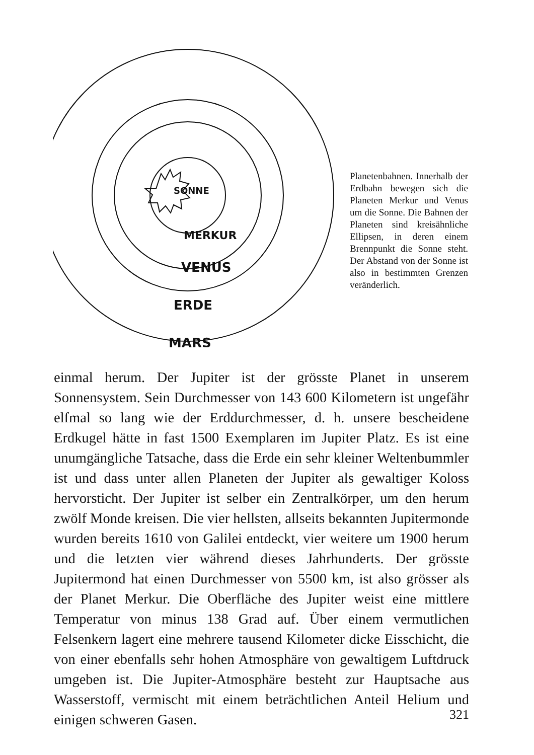SONNE
MERKUR
VENUS
ERDE
MARS
Planetenbahnen. Innerhalb der Erdbahn bewegen sich die Planeten Merkur und Venus um die Sonne. Die Bahnen der Planeten sind kreisähnliche Ellipsen, in deren einem Brennpunkt die Sonne steht. Der Abstand von der Sonne ist also in bestimmten Grenzen veränderlich.
einmal herum. Der Jupiter ist der grösste Planet in unserem Sonnensystem. Sein Durchmesser von 143 600 Kilometern ist ungefähr elfmal so lang wie der Erddurchmesser, d. h. unsere bescheidene Erdkugel hätte in fast 1500 Exemplaren im Jupiter Platz. Es ist eine unumgängliche Tatsache, dass die Erde ein sehr kleiner Weltenbummler ist und dass unter allen Planeten der Jupiter als gewaltiger Koloss hervorsticht. Der Jupiter ist selber ein Zentralkörper, um den herum zwölf Monde kreisen. Die vier hellsten, allseits bekannten Jupitermonde wurden bereits 1610 von Galilei entdeckt, vier weitere um 1900 herum und die letzten vier während dieses Jahrhunderts. Der grösste Jupitermond hat einen Durchmesser von 5500 km, ist also grösser als der Planet Merkur. Die Oberfläche des Jupiter weist eine mittlere Temperatur von minus 138 Grad auf. Über einem vermutlichen Felsenkern lagert eine mehrere tausend Kilometer dicke Eisschicht, die von einer ebenfalls sehr hohen Atmosphäre von gewaltigem Luftdruck umgeben ist. Die Jupiter-Atmosphäre besteht zur Hauptsache aus Wasserstoff, vermischt mit einem beträchtlichen Anteil Helium und einigen schweren Gasen.
321